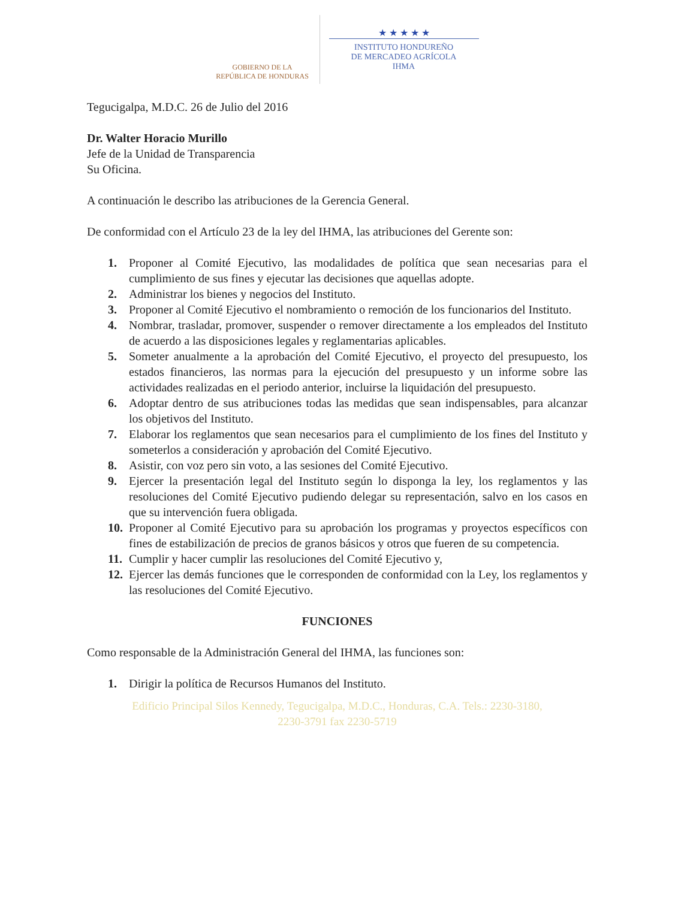GOBIERNO DE LA
REPÚBLICA DE HONDURAS
★ ★ ★ ★ ★
INSTITUTO HONDUREÑO
DE MERCADEO AGRÍCOLA
IHMA
Tegucigalpa, M.D.C. 26 de Julio del 2016
Dr. Walter Horacio Murillo
Jefe de la Unidad de Transparencia
Su Oficina.
A continuación le describo las atribuciones de la Gerencia General.
De conformidad con el Artículo 23 de la ley del IHMA, las atribuciones del Gerente son:
1. Proponer al Comité Ejecutivo, las modalidades de política que sean necesarias para el cumplimiento de sus fines y ejecutar las decisiones que aquellas adopte.
2. Administrar los bienes y negocios del Instituto.
3. Proponer al Comité Ejecutivo el nombramiento o remoción de los funcionarios del Instituto.
4. Nombrar, trasladar, promover, suspender o remover directamente a los empleados del Instituto de acuerdo a las disposiciones legales y reglamentarias aplicables.
5. Someter anualmente a la aprobación del Comité Ejecutivo, el proyecto del presupuesto, los estados financieros, las normas para la ejecución del presupuesto y un informe sobre las actividades realizadas en el periodo anterior, incluirse la liquidación del presupuesto.
6. Adoptar dentro de sus atribuciones todas las medidas que sean indispensables, para alcanzar los objetivos del Instituto.
7. Elaborar los reglamentos que sean necesarios para el cumplimiento de los fines del Instituto y someterlos a consideración y aprobación del Comité Ejecutivo.
8. Asistir, con voz pero sin voto, a las sesiones del Comité Ejecutivo.
9. Ejercer la presentación legal del Instituto según lo disponga la ley, los reglamentos y las resoluciones del Comité Ejecutivo pudiendo delegar su representación, salvo en los casos en que su intervención fuera obligada.
10. Proponer al Comité Ejecutivo para su aprobación los programas y proyectos específicos con fines de estabilización de precios de granos básicos y otros que fueren de su competencia.
11. Cumplir y hacer cumplir las resoluciones del Comité Ejecutivo y,
12. Ejercer las demás funciones que le corresponden de conformidad con la Ley, los reglamentos y las resoluciones del Comité Ejecutivo.
FUNCIONES
Como responsable de la Administración General del IHMA, las funciones son:
1. Dirigir la política de Recursos Humanos del Instituto.
Edificio Principal Silos Kennedy, Tegucigalpa, M.D.C., Honduras, C.A. Tels.: 2230-3180,
2230-3791 fax 2230-5719